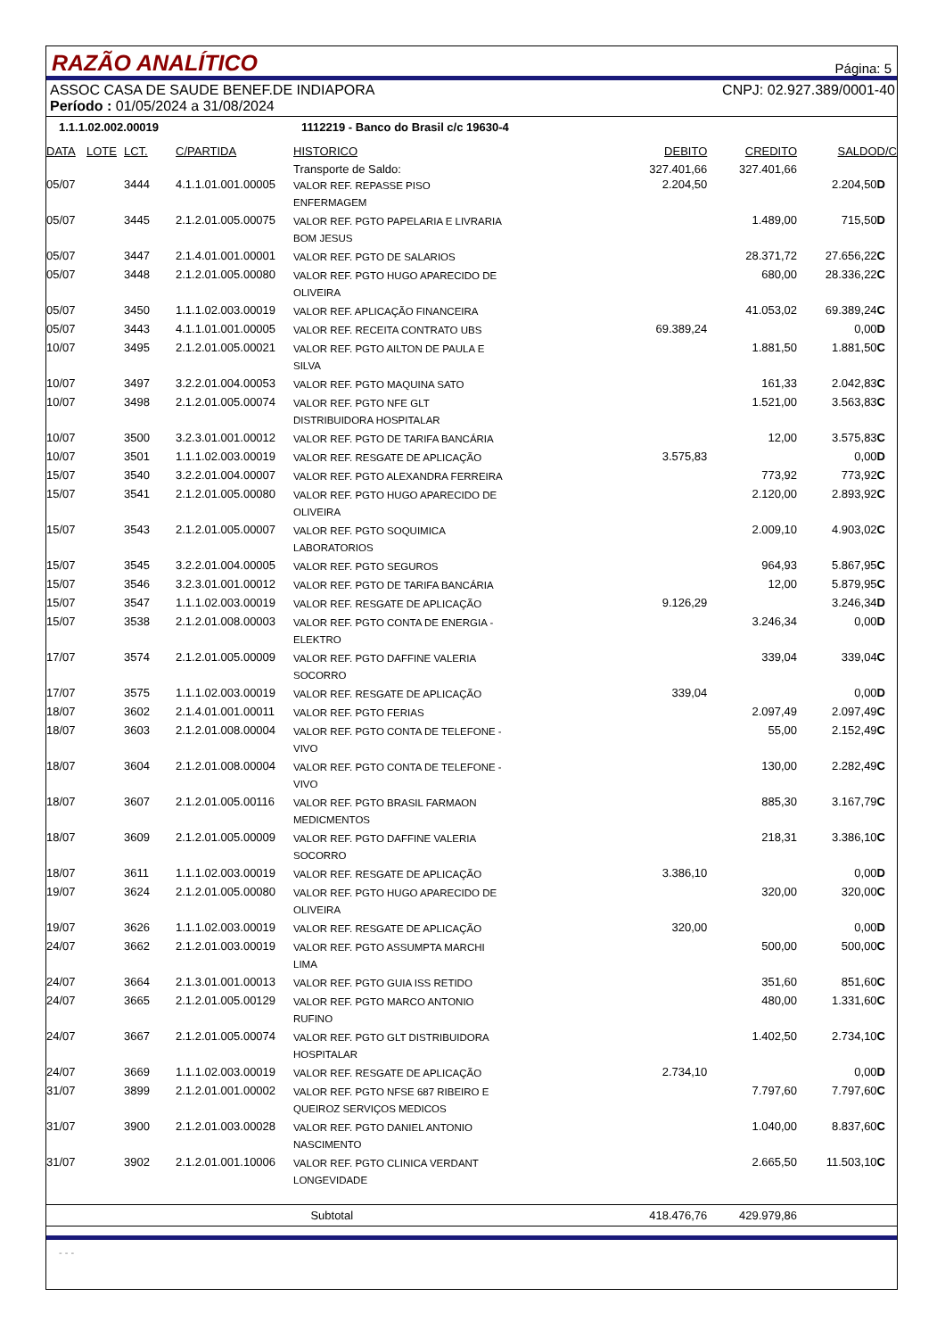RAZÃO ANALÍTICO
Página: 5
ASSOC CASA DE SAUDE BENEF.DE INDIAPORA CNPJ: 02.927.389/0001-40
Período : 01/05/2024 a 31/08/2024
1.1.1.02.002.00019 1112219 - Banco do Brasil c/c 19630-4
| DATA | LOTE | LCT. | C/PARTIDA | HISTORICO | DEBITO | CREDITO | SALDO | D/C |
| --- | --- | --- | --- | --- | --- | --- | --- | --- |
| | | | | Transporte de Saldo: | 327.401,66 | 327.401,66 | | |
| 05/07 | | 3444 | 4.1.1.01.001.00005 | VALOR REF. REPASSE PISO ENFERMAGEM | 2.204,50 | | 2.204,50 | D |
| 05/07 | | 3445 | 2.1.2.01.005.00075 | VALOR REF. PGTO PAPELARIA E LIVRARIA BOM JESUS | | 1.489,00 | 715,50 | D |
| 05/07 | | 3447 | 2.1.4.01.001.00001 | VALOR REF. PGTO DE SALARIOS | | 28.371,72 | 27.656,22 | C |
| 05/07 | | 3448 | 2.1.2.01.005.00080 | VALOR REF. PGTO HUGO APARECIDO DE OLIVEIRA | | 680,00 | 28.336,22 | C |
| 05/07 | | 3450 | 1.1.1.02.003.00019 | VALOR REF. APLICAÇÃO FINANCEIRA | | 41.053,02 | 69.389,24 | C |
| 05/07 | | 3443 | 4.1.1.01.001.00005 | VALOR REF. RECEITA CONTRATO UBS | 69.389,24 | | 0,00 | D |
| 10/07 | | 3495 | 2.1.2.01.005.00021 | VALOR REF. PGTO AILTON DE PAULA E SILVA | | 1.881,50 | 1.881,50 | C |
| 10/07 | | 3497 | 3.2.2.01.004.00053 | VALOR REF. PGTO MAQUINA SATO | | 161,33 | 2.042,83 | C |
| 10/07 | | 3498 | 2.1.2.01.005.00074 | VALOR REF. PGTO NFE GLT DISTRIBUIDORA HOSPITALAR | | 1.521,00 | 3.563,83 | C |
| 10/07 | | 3500 | 3.2.3.01.001.00012 | VALOR REF. PGTO DE TARIFA BANCÁRIA | | 12,00 | 3.575,83 | C |
| 10/07 | | 3501 | 1.1.1.02.003.00019 | VALOR REF. RESGATE DE APLICAÇÃO | 3.575,83 | | 0,00 | D |
| 15/07 | | 3540 | 3.2.2.01.004.00007 | VALOR REF. PGTO ALEXANDRA FERREIRA | | 773,92 | 773,92 | C |
| 15/07 | | 3541 | 2.1.2.01.005.00080 | VALOR REF. PGTO HUGO APARECIDO DE OLIVEIRA | | 2.120,00 | 2.893,92 | C |
| 15/07 | | 3543 | 2.1.2.01.005.00007 | VALOR REF. PGTO SOQUIMICA LABORATORIOS | | 2.009,10 | 4.903,02 | C |
| 15/07 | | 3545 | 3.2.2.01.004.00005 | VALOR REF. PGTO SEGUROS | | 964,93 | 5.867,95 | C |
| 15/07 | | 3546 | 3.2.3.01.001.00012 | VALOR REF. PGTO DE TARIFA BANCÁRIA | | 12,00 | 5.879,95 | C |
| 15/07 | | 3547 | 1.1.1.02.003.00019 | VALOR REF. RESGATE DE APLICAÇÃO | 9.126,29 | | 3.246,34 | D |
| 15/07 | | 3538 | 2.1.2.01.008.00003 | VALOR REF. PGTO CONTA DE ENERGIA - ELEKTRO | | 3.246,34 | 0,00 | D |
| 17/07 | | 3574 | 2.1.2.01.005.00009 | VALOR REF. PGTO DAFFINE VALERIA SOCORRO | | 339,04 | 339,04 | C |
| 17/07 | | 3575 | 1.1.1.02.003.00019 | VALOR REF. RESGATE DE APLICAÇÃO | 339,04 | | 0,00 | D |
| 18/07 | | 3602 | 2.1.4.01.001.00011 | VALOR REF. PGTO FERIAS | | 2.097,49 | 2.097,49 | C |
| 18/07 | | 3603 | 2.1.2.01.008.00004 | VALOR REF. PGTO CONTA DE TELEFONE - VIVO | | 55,00 | 2.152,49 | C |
| 18/07 | | 3604 | 2.1.2.01.008.00004 | VALOR REF. PGTO CONTA DE TELEFONE - VIVO | | 130,00 | 2.282,49 | C |
| 18/07 | | 3607 | 2.1.2.01.005.00116 | VALOR REF. PGTO BRASIL FARMAON MEDICMENTOS | | 885,30 | 3.167,79 | C |
| 18/07 | | 3609 | 2.1.2.01.005.00009 | VALOR REF. PGTO DAFFINE VALERIA SOCORRO | | 218,31 | 3.386,10 | C |
| 18/07 | | 3611 | 1.1.1.02.003.00019 | VALOR REF. RESGATE DE APLICAÇÃO | 3.386,10 | | 0,00 | D |
| 19/07 | | 3624 | 2.1.2.01.005.00080 | VALOR REF. PGTO HUGO APARECIDO DE OLIVEIRA | | 320,00 | 320,00 | C |
| 19/07 | | 3626 | 1.1.1.02.003.00019 | VALOR REF. RESGATE DE APLICAÇÃO | 320,00 | | 0,00 | D |
| 24/07 | | 3662 | 2.1.2.01.003.00019 | VALOR REF. PGTO ASSUMPTA MARCHI LIMA | | 500,00 | 500,00 | C |
| 24/07 | | 3664 | 2.1.3.01.001.00013 | VALOR REF. PGTO GUIA ISS RETIDO | | 351,60 | 851,60 | C |
| 24/07 | | 3665 | 2.1.2.01.005.00129 | VALOR REF. PGTO MARCO ANTONIO RUFINO | | 480,00 | 1.331,60 | C |
| 24/07 | | 3667 | 2.1.2.01.005.00074 | VALOR REF. PGTO GLT DISTRIBUIDORA HOSPITALAR | | 1.402,50 | 2.734,10 | C |
| 24/07 | | 3669 | 1.1.1.02.003.00019 | VALOR REF. RESGATE DE APLICAÇÃO | 2.734,10 | | 0,00 | D |
| 31/07 | | 3899 | 2.1.2.01.001.00002 | VALOR REF. PGTO NFSE 687 RIBEIRO E QUEIROZ SERVIÇOS MEDICOS | | 7.797,60 | 7.797,60 | C |
| 31/07 | | 3900 | 2.1.2.01.003.00028 | VALOR REF. PGTO DANIEL ANTONIO NASCIMENTO | | 1.040,00 | 8.837,60 | C |
| 31/07 | | 3902 | 2.1.2.01.001.10006 | VALOR REF. PGTO CLINICA VERDANT LONGEVIDADE | | 2.665,50 | 11.503,10 | C |
| Subtotal | | | | | 418.476,76 | 429.979,86 | | |
- - -